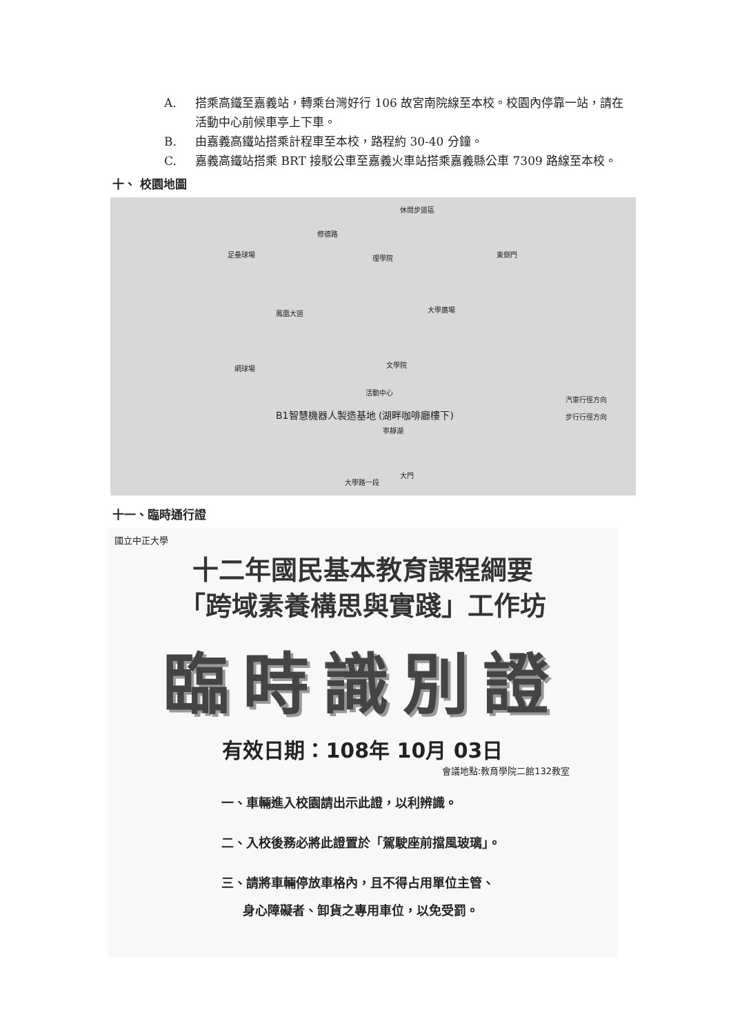A. 搭乘高鐵至嘉義站，轉乘台灣好行 106 故宮南院線至本校。校園內停靠一站，請在活動中心前候車亭上下車。
B. 由嘉義高鐵站搭乘計程車至本校，路程約 30-40 分鐘。
C. 嘉義高鐵站搭乘 BRT 接駁公車至嘉義火車站搭乘嘉義縣公車 7309 路線至本校。
十、 校園地圖
休閒步道區
修德路
理學院 足壘球場 東側門
大學廣場 鳳凰大道
文學院 網球場
活動中心
B1智慧機器人製造基地 (湖畔咖啡廳樓下)
寧靜湖
汽車行徑方向
步行行徑方向
大門
大學路一段
十一、臨時通行證
國立中正大學
十二年國民基本教育課程綱要
「跨域素養構思與實踐」工作坊
臨時識別證
有效日期：108年 10月 03日
會議地點:教育學院二館132教室
一、車輛進入校園請出示此證，以利辨識。
二、入校後務必將此證置於「駕駛座前擋風玻璃」。
三、請將車輛停放車格內，且不得占用單位主管、
身心障礙者、卸貨之專用車位，以免受罰。